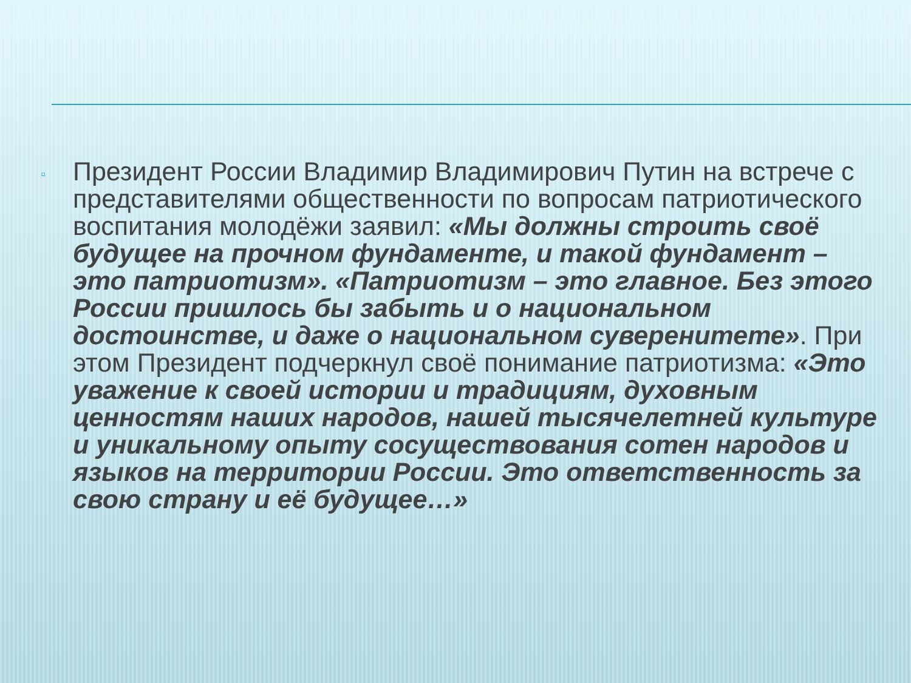▫
Президент России Владимир Владимирович Путин на встрече с представителями общественности по вопросам патриотического воспитания молодёжи заявил: «Мы должны строить своё будущее на прочном фундаменте, и такой фундамент – это патриотизм». «Патриотизм – это главное. Без этого России пришлось бы забыть и о национальном достоинстве, и даже о национальном суверенитете». При этом Президент подчеркнул своё понимание патриотизма: «Это уважение к своей истории и традициям, духовным ценностям наших народов, нашей тысячелетней культуре и уникальному опыту сосуществования сотен народов и языков на территории России. Это ответственность за свою страну и её будущее…»